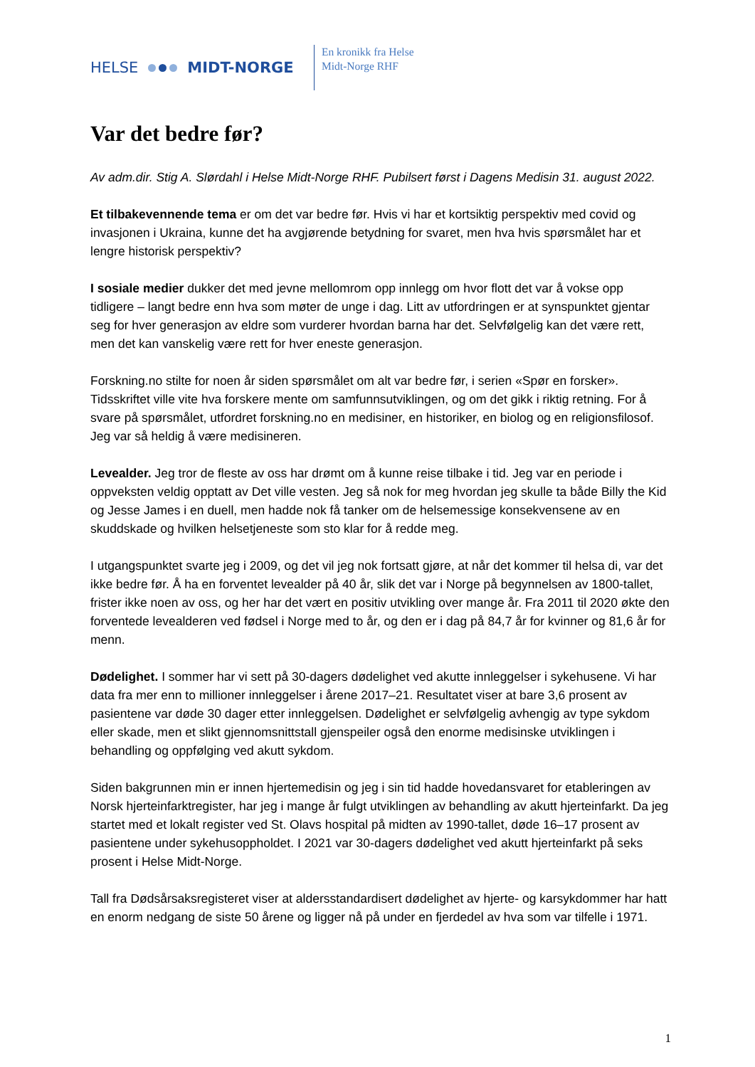HELSE MIDT-NORGE
En kronikk fra Helse
Midt-Norge RHF
Var det bedre før?
Av adm.dir. Stig A. Slørdahl i Helse Midt-Norge RHF. Pubilsert først i Dagens Medisin 31. august 2022.
Et tilbakevennende tema er om det var bedre før. Hvis vi har et kortsiktig perspektiv med covid og invasjonen i Ukraina, kunne det ha avgjørende betydning for svaret, men hva hvis spørsmålet har et lengre historisk perspektiv?
I sosiale medier dukker det med jevne mellomrom opp innlegg om hvor flott det var å vokse opp tidligere – langt bedre enn hva som møter de unge i dag. Litt av utfordringen er at synspunktet gjentar seg for hver generasjon av eldre som vurderer hvordan barna har det. Selvfølgelig kan det være rett, men det kan vanskelig være rett for hver eneste generasjon.
Forskning.no stilte for noen år siden spørsmålet om alt var bedre før, i serien «Spør en forsker». Tidsskriftet ville vite hva forskere mente om samfunnsutviklingen, og om det gikk i riktig retning. For å svare på spørsmålet, utfordret forskning.no en medisiner, en historiker, en biolog og en religionsfilosof. Jeg var så heldig å være medisineren.
Levealder. Jeg tror de fleste av oss har drømt om å kunne reise tilbake i tid. Jeg var en periode i oppveksten veldig opptatt av Det ville vesten. Jeg så nok for meg hvordan jeg skulle ta både Billy the Kid og Jesse James i en duell, men hadde nok få tanker om de helsemessige konsekvensene av en skuddskade og hvilken helsetjeneste som sto klar for å redde meg.
I utgangspunktet svarte jeg i 2009, og det vil jeg nok fortsatt gjøre, at når det kommer til helsa di, var det ikke bedre før. Å ha en forventet levealder på 40 år, slik det var i Norge på begynnelsen av 1800-tallet, frister ikke noen av oss, og her har det vært en positiv utvikling over mange år. Fra 2011 til 2020 økte den forventede levealderen ved fødsel i Norge med to år, og den er i dag på 84,7 år for kvinner og 81,6 år for menn.
Dødelighet. I sommer har vi sett på 30-dagers dødelighet ved akutte innleggelser i sykehusene. Vi har data fra mer enn to millioner innleggelser i årene 2017–21. Resultatet viser at bare 3,6 prosent av pasientene var døde 30 dager etter innleggelsen. Dødelighet er selvfølgelig avhengig av type sykdom eller skade, men et slikt gjennomsnittstall gjenspeiler også den enorme medisinske utviklingen i behandling og oppfølging ved akutt sykdom.
Siden bakgrunnen min er innen hjertemedisin og jeg i sin tid hadde hovedansvaret for etableringen av Norsk hjerteinfarktregister, har jeg i mange år fulgt utviklingen av behandling av akutt hjerteinfarkt. Da jeg startet med et lokalt register ved St. Olavs hospital på midten av 1990-tallet, døde 16–17 prosent av pasientene under sykehusoppholdet. I 2021 var 30-dagers dødelighet ved akutt hjerteinfarkt på seks prosent i Helse Midt-Norge.
Tall fra Dødsårsaksregisteret viser at aldersstandardisert dødelighet av hjerte- og karsykdommer har hatt en enorm nedgang de siste 50 årene og ligger nå på under en fjerdedel av hva som var tilfelle i 1971.
1